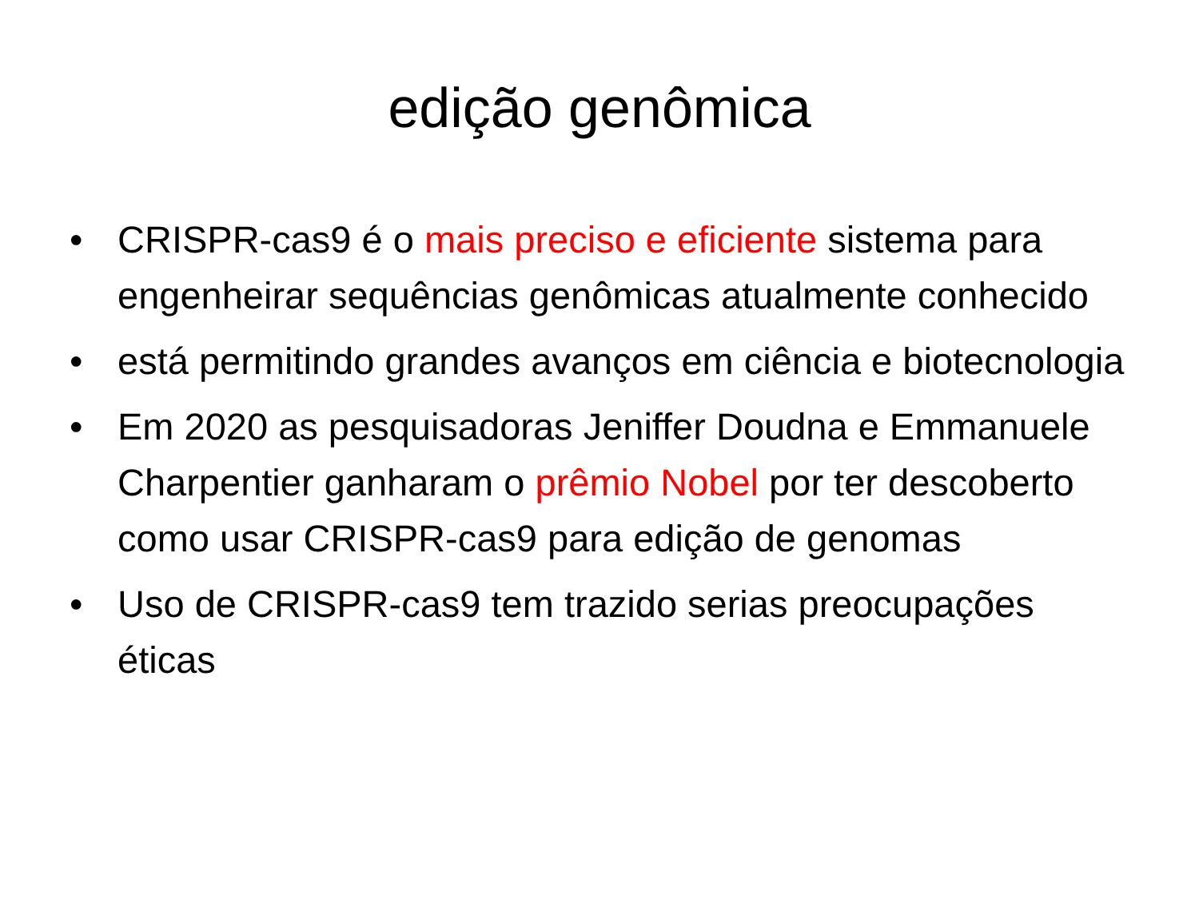edição genômica
• CRISPR-cas9 é o mais preciso e eficiente sistema para engenheirar sequências genômicas atualmente conhecido
• está permitindo grandes avanços em ciência e biotecnologia
• Em 2020 as pesquisadoras Jeniffer Doudna e Emmanuele Charpentier ganharam o prêmio Nobel por ter descoberto como usar CRISPR-cas9 para edição de genomas
• Uso de CRISPR-cas9 tem trazido serias preocupações éticas